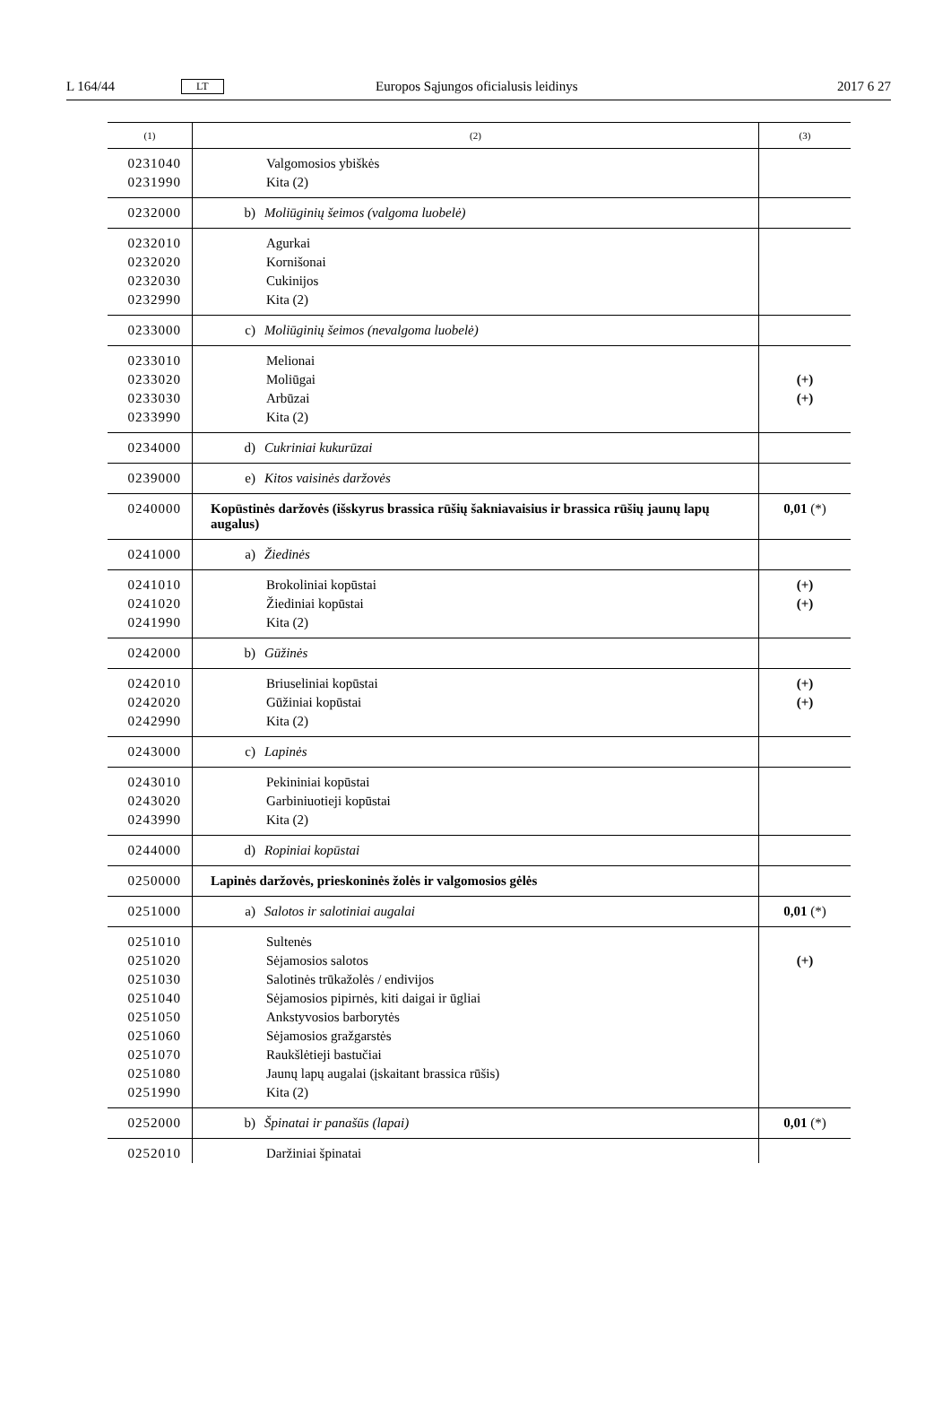L 164/44 LT Europos Sąjungos oficialusis leidinys 2017 6 27
| (1) | (2) | (3) |
| --- | --- | --- |
| 0231040 | Valgomosios ybiškės | |
| 0231990 | Kita (2) | |
| 0232000 | b) Moliūginių šeimos (valgoma luobelė) | |
| 0232010 | Agurkai | |
| 0232020 | Kornišonai | |
| 0232030 | Cukinijos | |
| 0232990 | Kita (2) | |
| 0233000 | c) Moliūginių šeimos (nevalgoma luobelė) | |
| 0233010 | Melionai | |
| 0233020 | Moliūgai | (+) |
| 0233030 | Arbūzai | (+) |
| 0233990 | Kita (2) | |
| 0234000 | d) Cukriniai kukurūzai | |
| 0239000 | e) Kitos vaisinės daržovės | |
| 0240000 | Kopūstinės daržovės (išskyrus brassica rūšių šakniavaisius ir brassica rūšių jaunų lapų augalus) | 0,01 (*) |
| 0241000 | a) Žiedinės | |
| 0241010 | Brokoliniai kopūstai | (+) |
| 0241020 | Žiediniai kopūstai | (+) |
| 0241990 | Kita (2) | |
| 0242000 | b) Gūžinės | |
| 0242010 | Briuseliniai kopūstai | (+) |
| 0242020 | Gūžiniai kopūstai | (+) |
| 0242990 | Kita (2) | |
| 0243000 | c) Lapinės | |
| 0243010 | Pekininiai kopūstai | |
| 0243020 | Garbiniuotieji kopūstai | |
| 0243990 | Kita (2) | |
| 0244000 | d) Ropiniai kopūstai | |
| 0250000 | Lapinės daržovės, prieskoninės žolės ir valgomosios gėlės | |
| 0251000 | a) Salotos ir salotiniai augalai | 0,01 (*) |
| 0251010 | Sultenės | |
| 0251020 | Sėjamosios salotos | (+) |
| 0251030 | Salotinės trūkažolės / endivijos | |
| 0251040 | Sėjamosios pipirnės, kiti daigai ir ūgliai | |
| 0251050 | Ankstyvosios barborytės | |
| 0251060 | Sėjamosios gražgarstės | |
| 0251070 | Raukšlėtieji bastučiai | |
| 0251080 | Jaunų lapų augalai (įskaitant brassica rūšis) | |
| 0251990 | Kita (2) | |
| 0252000 | b) Špinatai ir panašūs (lapai) | 0,01 (*) |
| 0252010 | Daržiniai špinatai | |